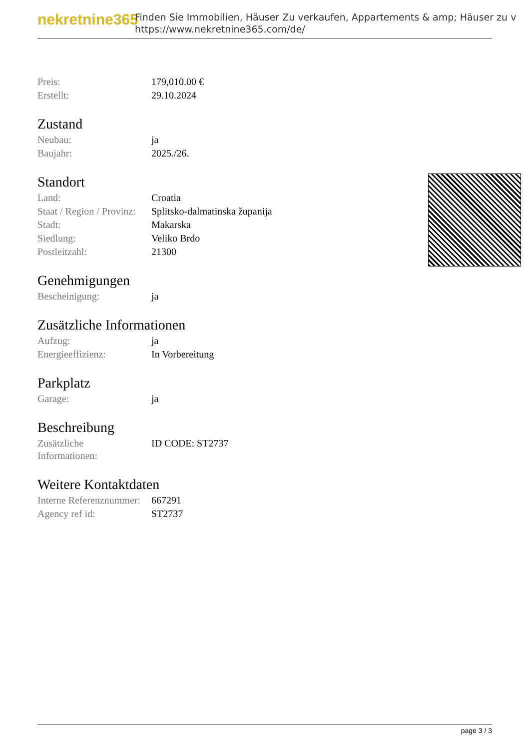nekretnine365
Finden Sie Immobilien, Häuser Zu verkaufen, Appartements & amp; Häuser zu v
https://www.nekretnine365.com/de/
| Preis: | 179,010.00 € |
| Erstellt: | 29.10.2024 |
Zustand
| Neubau: | ja |
| Baujahr: | 2025./26. |
Standort
| Land: | Croatia |
| Staat / Region / Provinz: | Splitsko-dalmatinska županija |
| Stadt: | Makarska |
| Siedlung: | Veliko Brdo |
| Postleitzahl: | 21300 |
Genehmigungen
| Bescheinigung: | ja |
Zusätzliche Informationen
| Aufzug: | ja |
| Energieeffizienz: | In Vorbereitung |
Parkplatz
| Garage: | ja |
Beschreibung
| Zusätzliche Informationen: | ID CODE: ST2737 |
Weitere Kontaktdaten
| Interne Referenznummer: | 667291 |
| Agency ref id: | ST2737 |
page 3 / 3